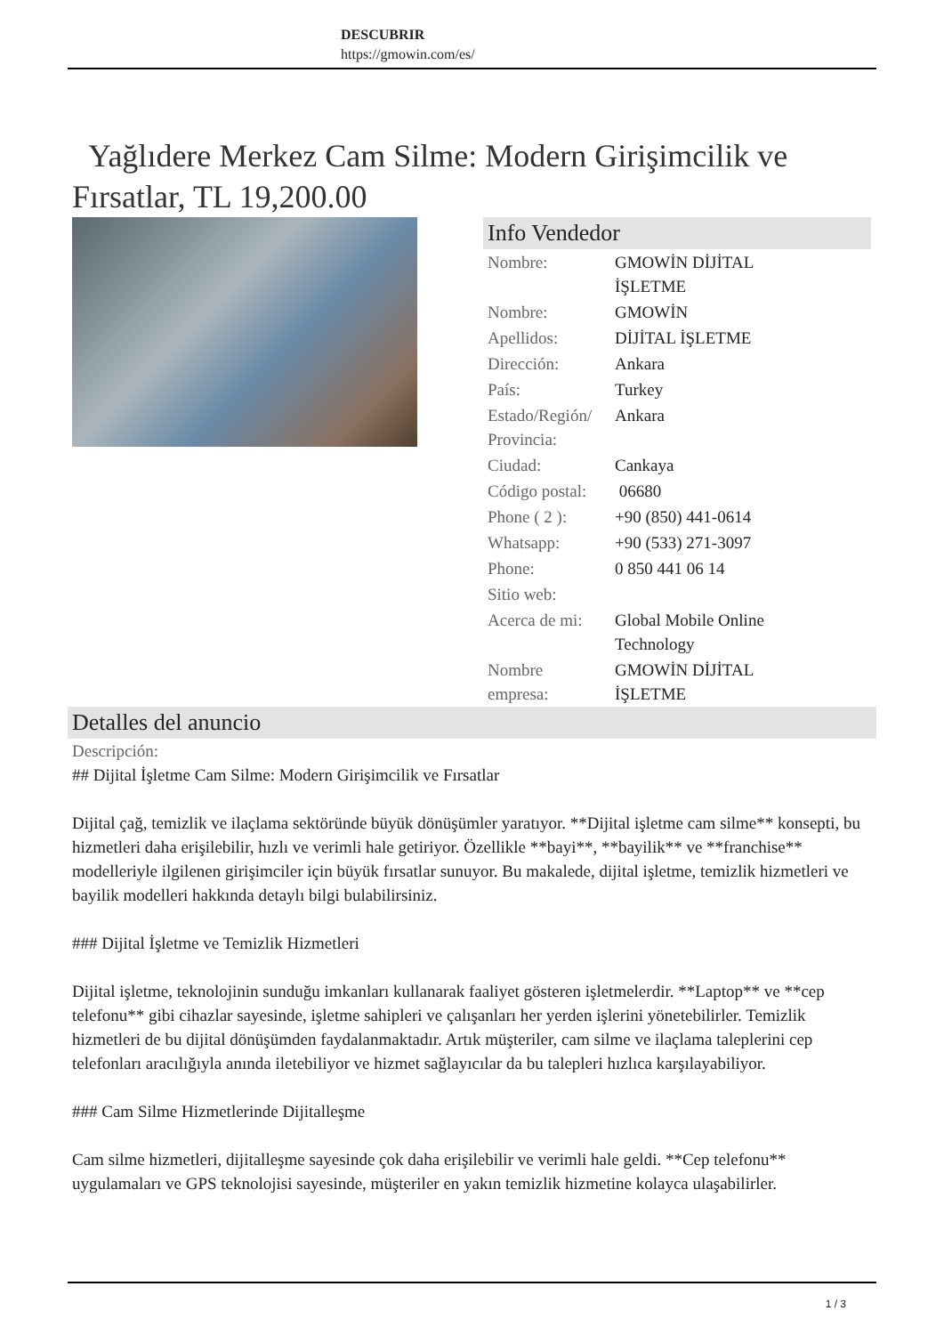DESCUBRIR
https://gmowin.com/es/
Yağlıdere Merkez Cam Silme: Modern Girişimcilik ve Fırsatlar, TL 19,200.00
Info Vendedor
| Nombre: | GMOWİN DİJİTAL İŞLETME |
| Nombre: | GMOWİN |
| Apellidos: | DİJİTAL İŞLETME |
| Dirección: | Ankara |
| País: | Turkey |
| Estado/Región/ Provincia: | Ankara |
| Ciudad: | Cankaya |
| Código postal: | 06680 |
| Phone ( 2 ): | +90 (850) 441-0614 |
| Whatsapp: | +90 (533) 271-3097 |
| Phone: | 0 850 441 06 14 |
| Sitio web: | |
| Acerca de mi: | Global Mobile Online Technology |
| Nombre empresa: | GMOWİN DİJİTAL İŞLETME |
Detalles del anuncio
Descripción:
## Dijital İşletme Cam Silme: Modern Girişimcilik ve Fırsatlar
Dijital çağ, temizlik ve ilaçlama sektöründe büyük dönüşümler yaratıyor. **Dijital işletme cam silme** konsepti, bu hizmetleri daha erişilebilir, hızlı ve verimli hale getiriyor. Özellikle **bayi**, **bayilik** ve **franchise** modelleriyle ilgilenen girişimciler için büyük fırsatlar sunuyor. Bu makalede, dijital işletme, temizlik hizmetleri ve bayilik modelleri hakkında detaylı bilgi bulabilirsiniz.
### Dijital İşletme ve Temizlik Hizmetleri
Dijital işletme, teknolojinin sunduğu imkanları kullanarak faaliyet gösteren işletmelerdir. **Laptop** ve **cep telefonu** gibi cihazlar sayesinde, işletme sahipleri ve çalışanları her yerden işlerini yönetebilirler. Temizlik hizmetleri de bu dijital dönüşümden faydalanmaktadır. Artık müşteriler, cam silme ve ilaçlama taleplerini cep telefonları aracılığıyla anında iletebiliyor ve hizmet sağlayıcılar da bu talepleri hızlıca karşılayabiliyor.
### Cam Silme Hizmetlerinde Dijitalleşme
Cam silme hizmetleri, dijitalleşme sayesinde çok daha erişilebilir ve verimli hale geldi. **Cep telefonu** uygulamaları ve GPS teknolojisi sayesinde, müşteriler en yakın temizlik hizmetine kolayca ulaşabilirler.
1 / 3